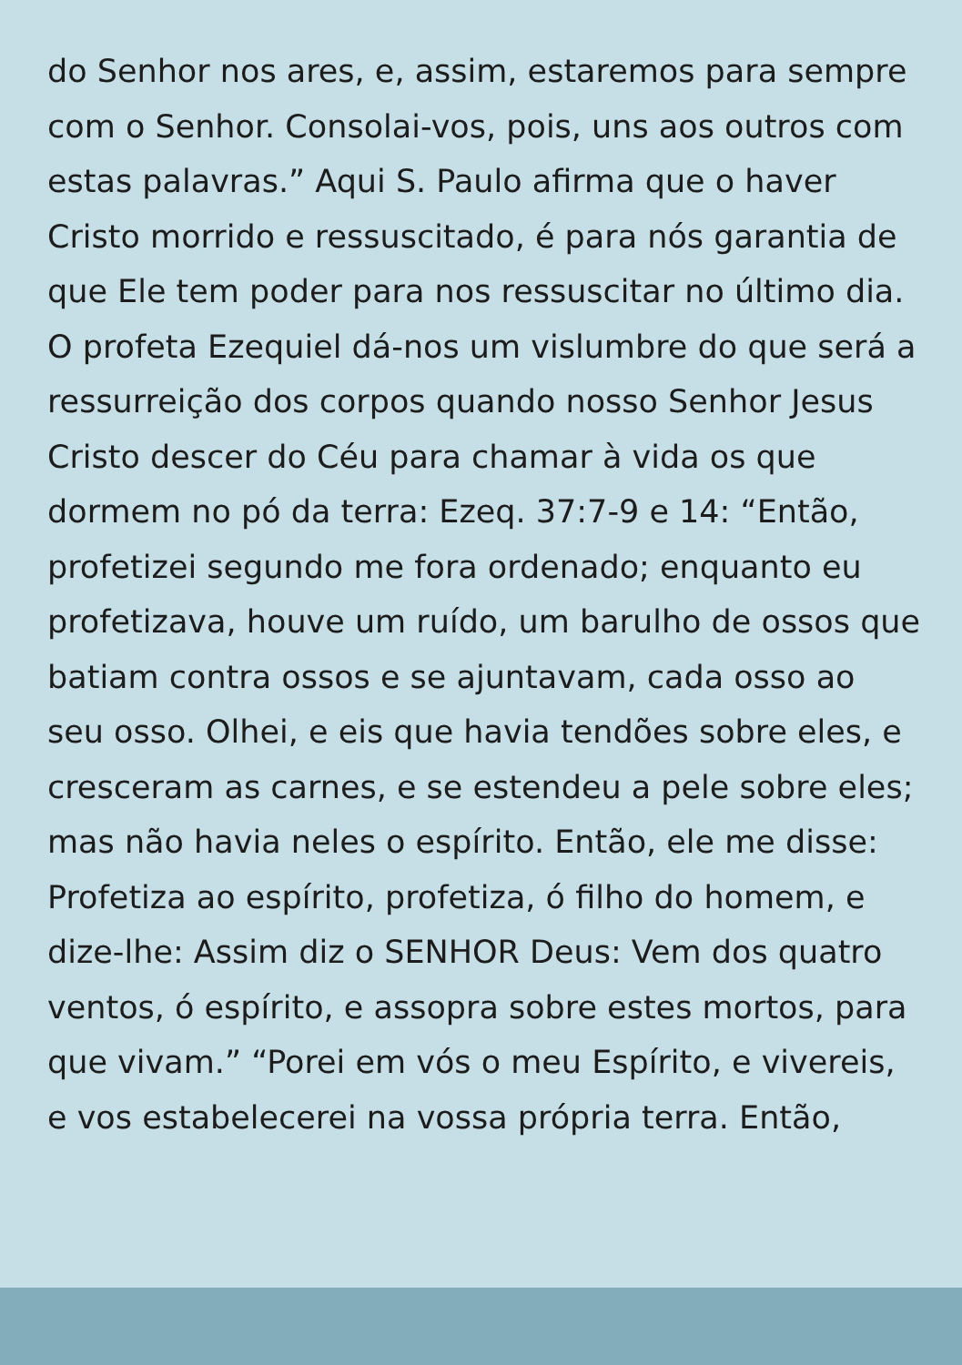do Senhor nos ares, e, assim, estaremos para sempre com o Senhor. Consolai-vos, pois, uns aos outros com estas palavras.” Aqui S. Paulo afirma que o haver Cristo morrido e ressuscitado, é para nós garantia de que Ele tem poder para nos ressuscitar no último dia. O profeta Ezequiel dá-nos um vislumbre do que será a ressurreição dos corpos quando nosso Senhor Jesus Cristo descer do Céu para chamar à vida os que dormem no pó da terra: Ezeq. 37:7-9 e 14: “Então, profetizei segundo me fora ordenado; enquanto eu profetizava, houve um ruído, um barulho de ossos que batiam contra ossos e se ajuntavam, cada osso ao seu osso. Olhei, e eis que havia tendões sobre eles, e cresceram as carnes, e se estendeu a pele sobre eles; mas não havia neles o espírito. Então, ele me disse: Profetiza ao espírito, profetiza, ó filho do homem, e dize-lhe: Assim diz o SENHOR Deus: Vem dos quatro ventos, ó espírito, e assopra sobre estes mortos, para que vivam.” “Porei em vós o meu Espírito, e vivereis, e vos estabelecerei na vossa própria terra. Então,